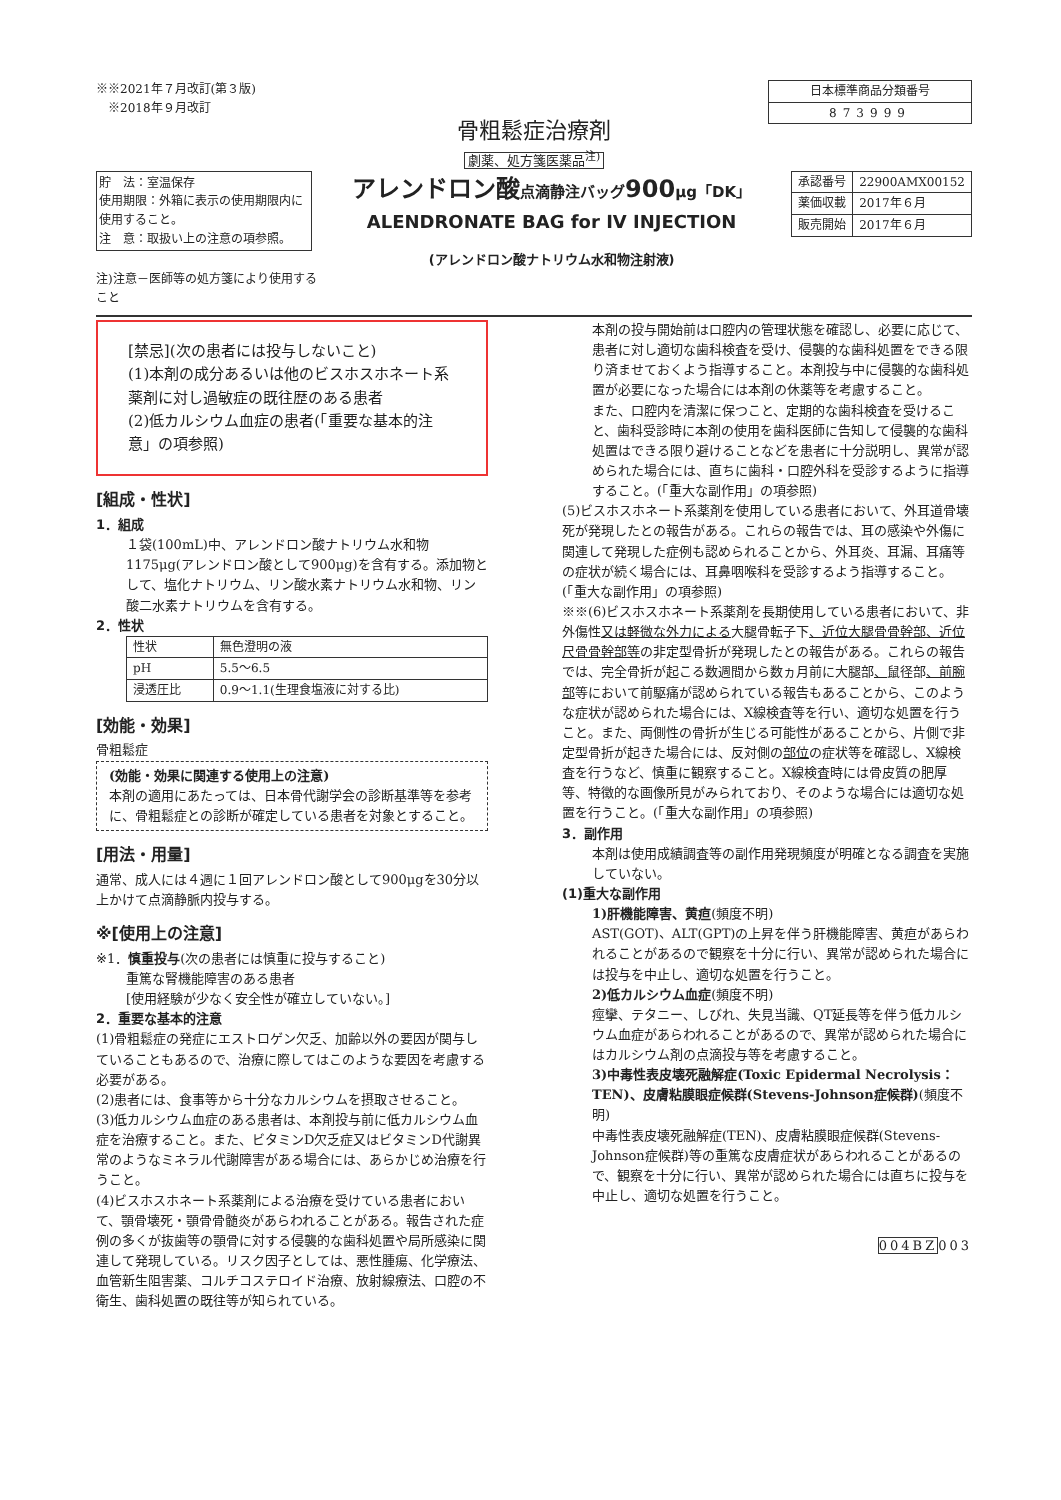※※2021年７月改訂(第３版)
　※2018年９月改訂
| 日本標準商品分類番号 |
| 873999 |
骨粗鬆症治療剤
劇薬、処方箋医薬品<sup>注)</sup>
貯　法：室温保存
使用期限：外箱に表示の使用期限内に使用すること。
注　意：取扱い上の注意の項参照。
アレンドロン酸点滴静注バッグ900μg「DK」
ALENDRONATE BAG for IV INJECTION
(アレンドロン酸ナトリウム水和物注射液)
| 承認番号 | 22900AMX00152 |
| 薬価収載 | 2017年６月 |
| 販売開始 | 2017年６月 |
注)注意－医師等の処方箋により使用すること
[禁忌](次の患者には投与しないこと)
(1)本剤の成分あるいは他のビスホスホネート系薬剤に対し過敏症の既往歴のある患者
(2)低カルシウム血症の患者(「重要な基本的注意」の項参照)
[組成・性状]
1．組成
１袋(100mL)中、アレンドロン酸ナトリウム水和物1175μg(アレンドロン酸として900μg)を含有する。添加物として、塩化ナトリウム、リン酸水素ナトリウム水和物、リン酸二水素ナトリウムを含有する。
2．性状
| 性状 | 無色澄明の液 |
| pH | 5.5～6.5 |
| 浸透圧比 | 0.9～1.1(生理食塩液に対する比) |
[効能・効果]
骨粗鬆症
(効能・効果に関連する使用上の注意)
本剤の適用にあたっては、日本骨代謝学会の診断基準等を参考に、骨粗鬆症との診断が確定している患者を対象とすること。
[用法・用量]
通常、成人には４週に１回アレンドロン酸として900μgを30分以上かけて点滴静脈内投与する。
※[使用上の注意]
※1．慎重投与(次の患者には慎重に投与すること)
重篤な腎機能障害のある患者
[使用経験が少なく安全性が確立していない。]
2．重要な基本的注意
(1)骨粗鬆症の発症にエストロゲン欠乏、加齢以外の要因が関与していることもあるので、治療に際してはこのような要因を考慮する必要がある。
(2)患者には、食事等から十分なカルシウムを摂取させること。
(3)低カルシウム血症のある患者は、本剤投与前に低カルシウム血症を治療すること。また、ビタミンD欠乏症又はビタミンD代謝異常のようなミネラル代謝障害がある場合には、あらかじめ治療を行うこと。
(4)ビスホスホネート系薬剤による治療を受けている患者において、顎骨壊死・顎骨骨髄炎があらわれることがある。報告された症例の多くが抜歯等の顎骨に対する侵襲的な歯科処置や局所感染に関連して発現している。リスク因子としては、悪性腫瘍、化学療法、血管新生阻害薬、コルチコステロイド治療、放射線療法、口腔の不衛生、歯科処置の既往等が知られている。
本剤の投与開始前は口腔内の管理状態を確認し、必要に応じて、患者に対し適切な歯科検査を受け、侵襲的な歯科処置をできる限り済ませておくよう指導すること。本剤投与中に侵襲的な歯科処置が必要になった場合には本剤の休薬等を考慮すること。
また、口腔内を清潔に保つこと、定期的な歯科検査を受けること、歯科受診時に本剤の使用を歯科医師に告知して侵襲的な歯科処置はできる限り避けることなどを患者に十分説明し、異常が認められた場合には、直ちに歯科・口腔外科を受診するように指導すること。(「重大な副作用」の項参照)
(5)ビスホスホネート系薬剤を使用している患者において、外耳道骨壊死が発現したとの報告がある。これらの報告では、耳の感染や外傷に関連して発現した症例も認められることから、外耳炎、耳漏、耳痛等の症状が続く場合には、耳鼻咽喉科を受診するよう指導すること。(「重大な副作用」の項参照)
※※(6)ビスホスホネート系薬剤を長期使用している患者において、非外傷性又は軽微な外力による大腿骨転子下、近位大腿骨骨幹部、近位尺骨骨幹部等の非定型骨折が発現したとの報告がある。これらの報告では、完全骨折が起こる数週間から数ヵ月前に大腿部、鼠径部、前腕部等において前駆痛が認められている報告もあることから、このような症状が認められた場合には、X線検査等を行い、適切な処置を行うこと。また、両側性の骨折が生じる可能性があることから、片側で非定型骨折が起きた場合には、反対側の部位の症状等を確認し、X線検査を行うなど、慎重に観察すること。X線検査時には骨皮質の肥厚等、特徴的な画像所見がみられており、そのような場合には適切な処置を行うこと。(「重大な副作用」の項参照)
3．副作用
本剤は使用成績調査等の副作用発現頻度が明確となる調査を実施していない。
(1)重大な副作用
1)肝機能障害、黄疸(頻度不明)
AST(GOT)、ALT(GPT)の上昇を伴う肝機能障害、黄疸があらわれることがあるので観察を十分に行い、異常が認められた場合には投与を中止し、適切な処置を行うこと。
2)低カルシウム血症(頻度不明)
痙攣、テタニー、しびれ、失見当識、QT延長等を伴う低カルシウム血症があらわれることがあるので、異常が認められた場合にはカルシウム剤の点滴投与等を考慮すること。
3)中毒性表皮壊死融解症(Toxic Epidermal Necrolysis：TEN)、皮膚粘膜眼症候群(Stevens-Johnson症候群)(頻度不明)
中毒性表皮壊死融解症(TEN)、皮膚粘膜眼症候群(Stevens-Johnson症候群)等の重篤な皮膚症状があらわれることがあるので、観察を十分に行い、異常が認められた場合には直ちに投与を中止し、適切な処置を行うこと。
004BZ003